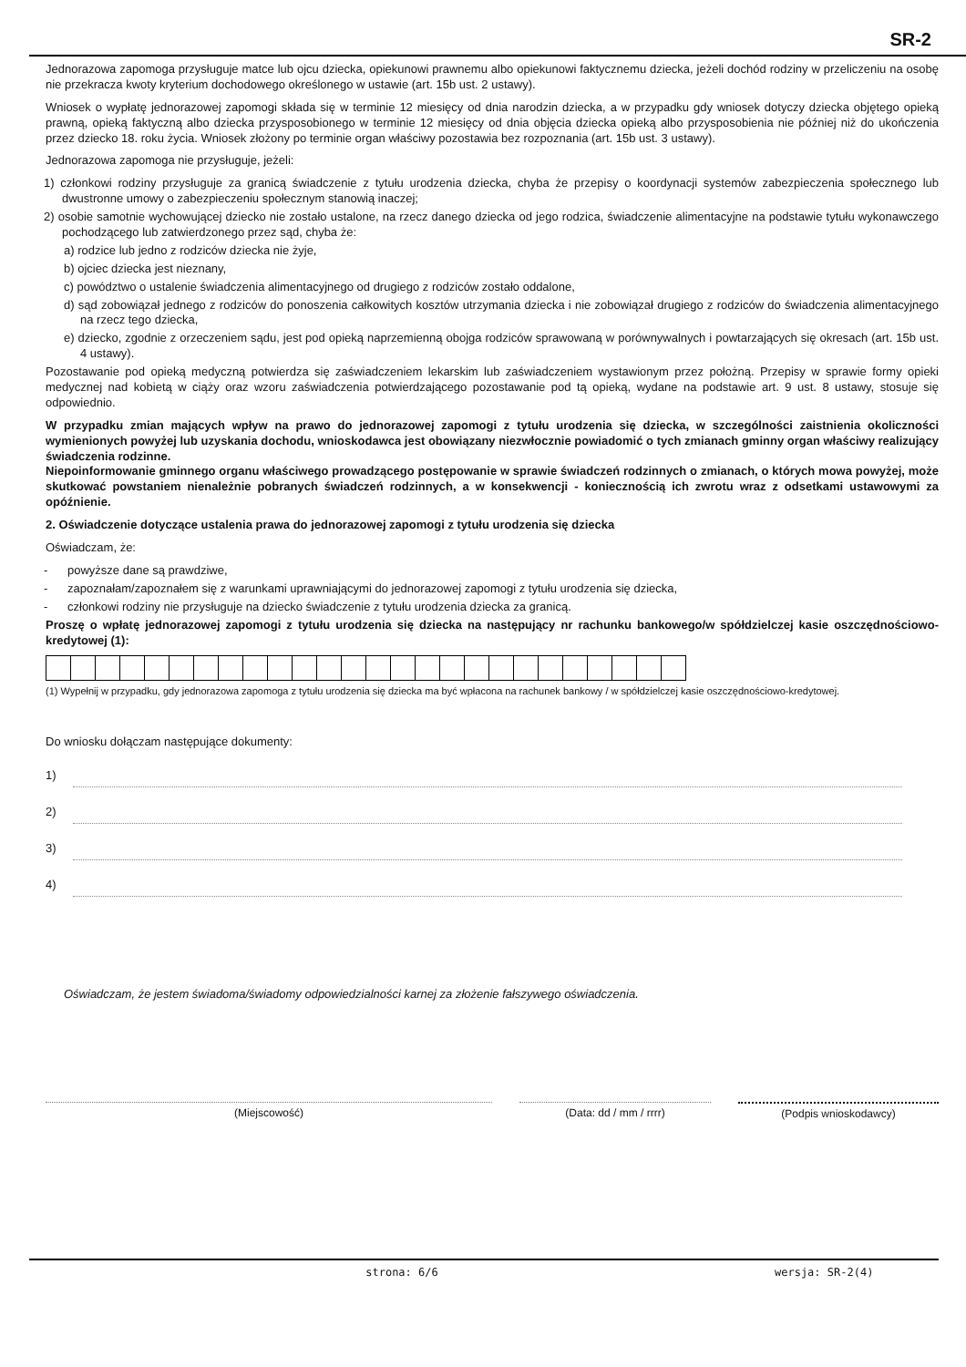SR-2
Jednorazowa zapomoga przysługuje matce lub ojcu dziecka, opiekunowi prawnemu albo opiekunowi faktycznemu dziecka, jeżeli dochód rodziny w przeliczeniu na osobę nie przekracza kwoty kryterium dochodowego określonego w ustawie (art. 15b ust. 2 ustawy).
Wniosek o wypłatę jednorazowej zapomogi składa się w terminie 12 miesięcy od dnia narodzin dziecka, a w przypadku gdy wniosek dotyczy dziecka objętego opieką prawną, opieką faktyczną albo dziecka przysposobionego w terminie 12 miesięcy od dnia objęcia dziecka opieką albo przysposobienia nie później niż do ukończenia przez dziecko 18. roku życia. Wniosek złożony po terminie organ właściwy pozostawia bez rozpoznania (art. 15b ust. 3 ustawy).
Jednorazowa zapomoga nie przysługuje, jeżeli:
1) członkowi rodziny przysługuje za granicą świadczenie z tytułu urodzenia dziecka, chyba że przepisy o koordynacji systemów zabezpieczenia społecznego lub dwustronne umowy o zabezpieczeniu społecznym stanowią inaczej;
2) osobie samotnie wychowującej dziecko nie zostało ustalone, na rzecz danego dziecka od jego rodzica, świadczenie alimentacyjne na podstawie tytułu wykonawczego pochodzącego lub zatwierdzonego przez sąd, chyba że:
a) rodzice lub jedno z rodziców dziecka nie żyje,
b) ojciec dziecka jest nieznany,
c) powództwo o ustalenie świadczenia alimentacyjnego od drugiego z rodziców zostało oddalone,
d) sąd zobowiązał jednego z rodziców do ponoszenia całkowitych kosztów utrzymania dziecka i nie zobowiązał drugiego z rodziców do świadczenia alimentacyjnego na rzecz tego dziecka,
e) dziecko, zgodnie z orzeczeniem sądu, jest pod opieką naprzemienną obojga rodziców sprawowaną w porównywalnych i powtarzających się okresach (art. 15b ust. 4 ustawy).
Pozostawanie pod opieką medyczną potwierdza się zaświadczeniem lekarskim lub zaświadczeniem wystawionym przez położną. Przepisy w sprawie formy opieki medycznej nad kobietą w ciąży oraz wzoru zaświadczenia potwierdzającego pozostawanie pod tą opieką, wydane na podstawie art. 9 ust. 8 ustawy, stosuje się odpowiednio.
W przypadku zmian mających wpływ na prawo do jednorazowej zapomogi z tytułu urodzenia się dziecka, w szczególności zaistnienia okoliczności wymienionych powyżej lub uzyskania dochodu, wnioskodawca jest obowiązany niezwłocznie powiadomić o tych zmianach gminny organ właściwy realizujący świadczenia rodzinne.
Niepoinformowanie gminnego organu właściwego prowadzącego postępowanie w sprawie świadczeń rodzinnych o zmianach, o których mowa powyżej, może skutkować powstaniem nienależnie pobranych świadczeń rodzinnych, a w konsekwencji - koniecznością ich zwrotu wraz z odsetkami ustawowymi za opóźnienie.
2. Oświadczenie dotyczące ustalenia prawa do jednorazowej zapomogi z tytułu urodzenia się dziecka
Oświadczam, że:
- powyższe dane są prawdziwe,
- zapoznałam/zapoznałem się z warunkami uprawniającymi do jednorazowej zapomogi z tytułu urodzenia się dziecka,
- członkowi rodziny nie przysługuje na dziecko świadczenie z tytułu urodzenia dziecka za granicą.
Proszę o wpłatę jednorazowej zapomogi z tytułu urodzenia się dziecka na następujący nr rachunku bankowego/w spółdzielczej kasie oszczędnościowo-kredytowej (1):
(1) Wypełnij w przypadku, gdy jednorazowa zapomoga z tytułu urodzenia się dziecka ma być wpłacona na rachunek bankowy / w spółdzielczej kasie oszczędnościowo-kredytowej.
Do wniosku dołączam następujące dokumenty:
1)
2)
3)
4)
Oświadczam, że jestem świadoma/świadomy odpowiedzialności karnej za złożenie fałszywego oświadczenia.
(Miejscowość) (Data: dd / mm / rrrr) (Podpis wnioskodawcy)
strona: 6/6 wersja: SR-2(4)